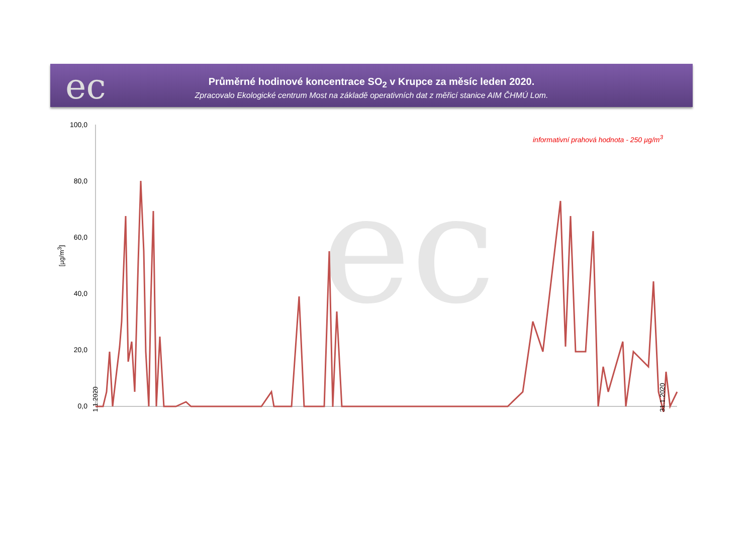ec
Průměrné hodinové koncentrace SO<sub>2</sub> v Krupce za měsíc leden 2020.
Zpracovalo Ekologické centrum Most na základě operativních dat z měřicí stanice AIM ČHMÚ Lom.
informativní prahová hodnota - 250 µg/m<sup>3</sup>
[µg/m<sup>3</sup>]
100,0
80,0
60,0
40,0
20,0
0,0
ec
1.1.2020 31.1.2020